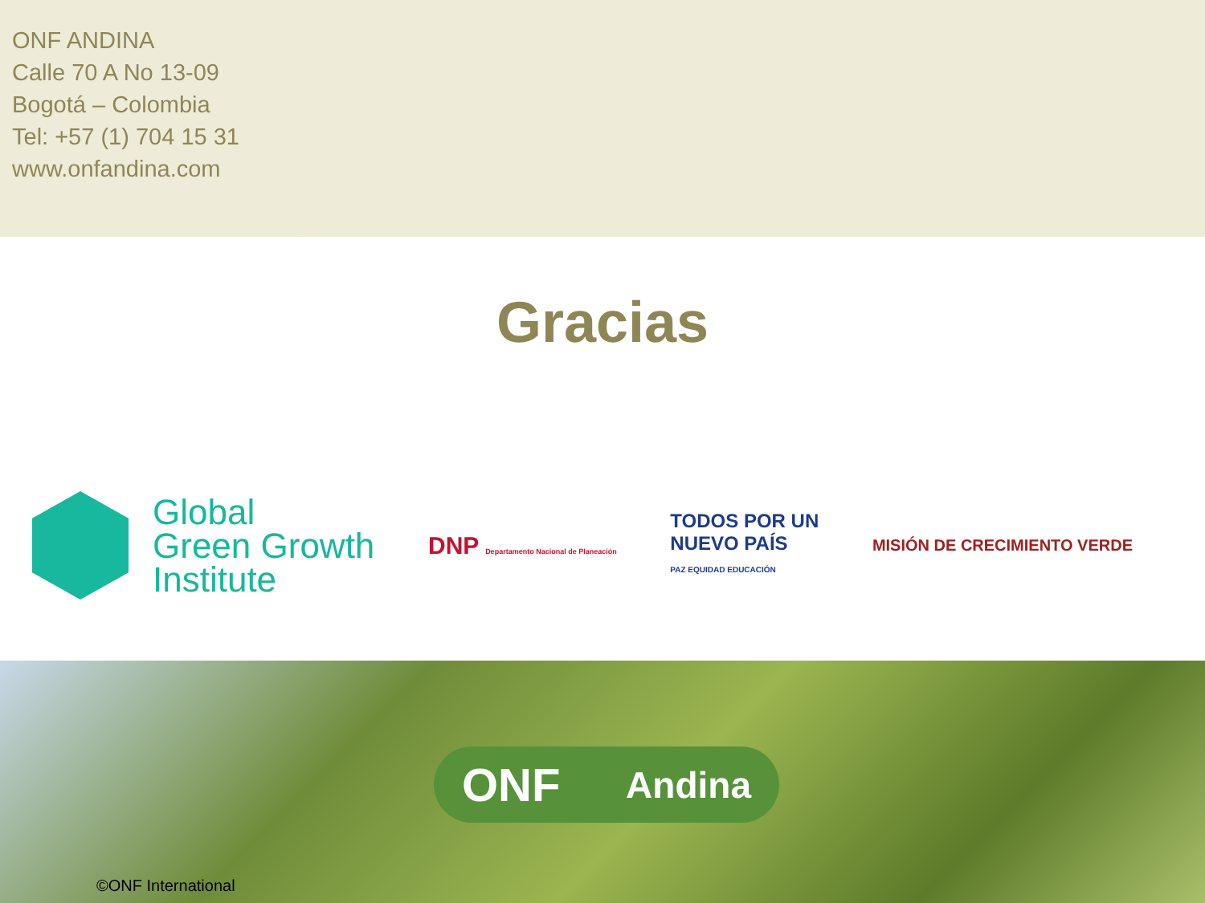ONF ANDINA
Calle 70 A No 13-09
Bogotá – Colombia
Tel: +57 (1) 704 15 31
www.onfandina.com
Gracias
Global
Green Growth
Institute
DNP Departamento Nacional de Planeación
TODOS POR UN
NUEVO PAÍS
PAZ EQUIDAD EDUCACIÓN
MISIÓN DE CRECIMIENTO VERDE
ONF Andina
©ONF International